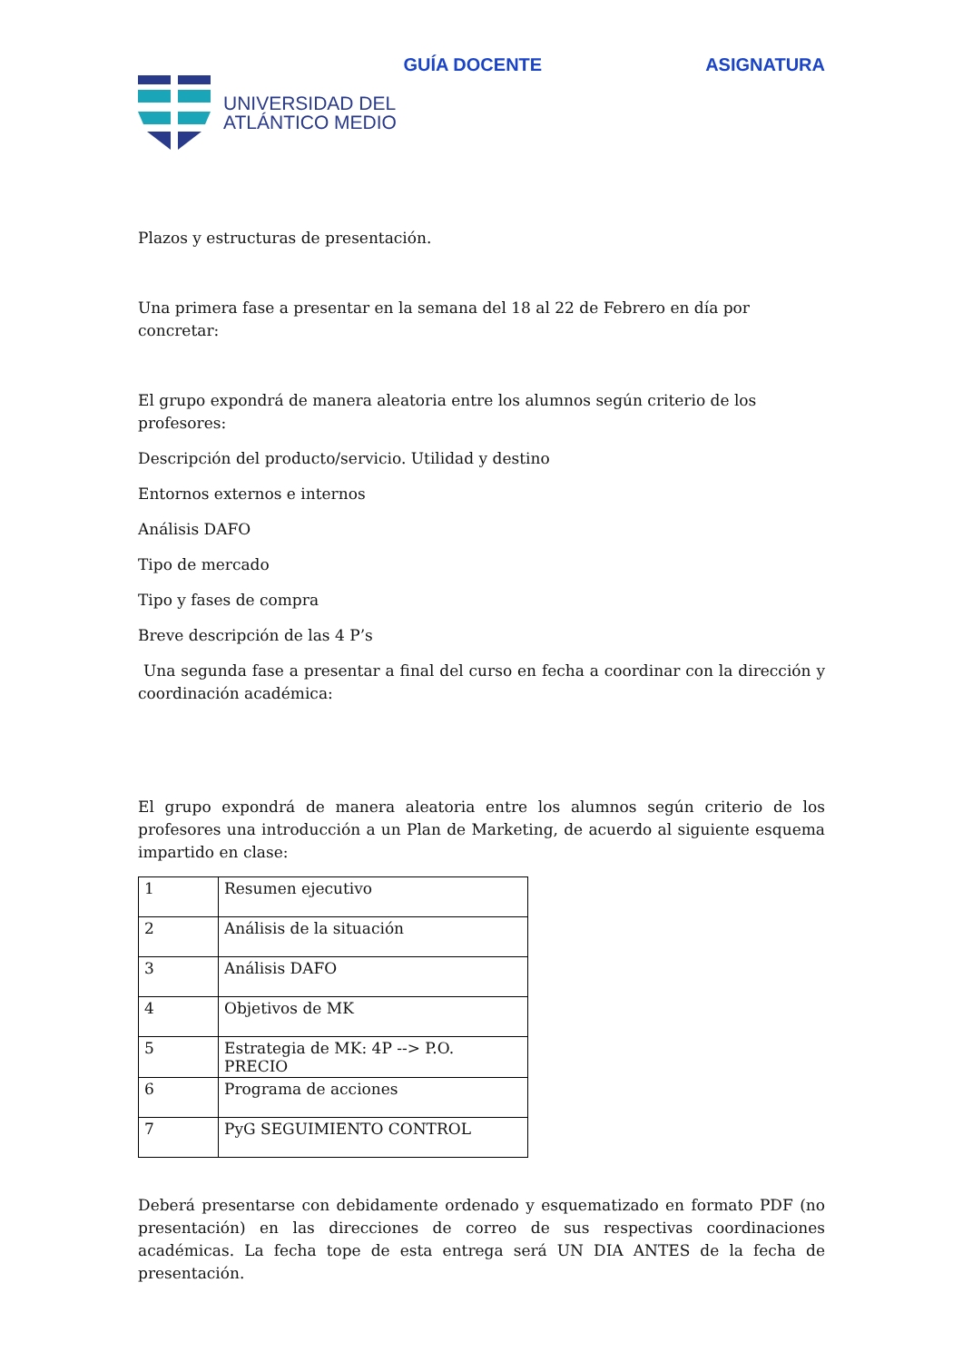GUÍA DOCENTE ASIGNATURA
UNIVERSIDAD DEL
ATLÁNTICO MEDIO
Plazos y estructuras de presentación.
Una primera fase a presentar en la semana del 18 al 22 de Febrero en día por concretar:
El grupo expondrá de manera aleatoria entre los alumnos según criterio de los profesores:
Descripción del producto/servicio. Utilidad y destino
Entornos externos e internos
Análisis DAFO
Tipo de mercado
Tipo y fases de compra
Breve descripción de las 4 P’s
Una segunda fase a presentar a final del curso en fecha a coordinar con la dirección y coordinación académica:
El grupo expondrá de manera aleatoria entre los alumnos según criterio de los profesores una introducción a un Plan de Marketing, de acuerdo al siguiente esquema impartido en clase:
| 1 | Resumen ejecutivo |
| 2 | Análisis de la situación |
| 3 | Análisis DAFO |
| 4 | Objetivos de MK |
| 5 | Estrategia de MK: 4P --> P.O. PRECIO |
| 6 | Programa de acciones |
| 7 | PyG SEGUIMIENTO CONTROL |
Deberá presentarse con debidamente ordenado y esquematizado en formato PDF (no presentación) en las direcciones de correo de sus respectivas coordinaciones académicas. La fecha tope de esta entrega será UN DIA ANTES de la fecha de presentación.